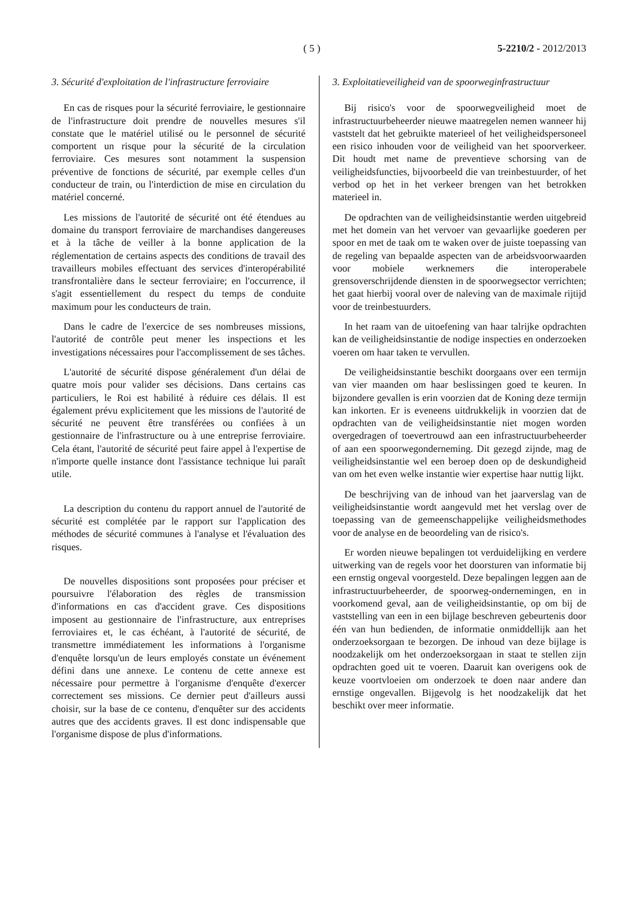( 5 ) 5-2210/2 - 2012/2013
3. Sécurité d'exploitation de l'infrastructure ferroviaire
En cas de risques pour la sécurité ferroviaire, le gestionnaire de l'infrastructure doit prendre de nouvelles mesures s'il constate que le matériel utilisé ou le personnel de sécurité comportent un risque pour la sécurité de la circulation ferroviaire. Ces mesures sont notamment la suspension préventive de fonctions de sécurité, par exemple celles d'un conducteur de train, ou l'interdiction de mise en circulation du matériel concerné.
Les missions de l'autorité de sécurité ont été étendues au domaine du transport ferroviaire de marchandises dangereuses et à la tâche de veiller à la bonne application de la réglementation de certains aspects des conditions de travail des travailleurs mobiles effectuant des services d'interopérabilité transfrontalière dans le secteur ferroviaire; en l'occurrence, il s'agit essentiellement du respect du temps de conduite maximum pour les conducteurs de train.
Dans le cadre de l'exercice de ses nombreuses missions, l'autorité de contrôle peut mener les inspections et les investigations nécessaires pour l'accomplissement de ses tâches.
L'autorité de sécurité dispose généralement d'un délai de quatre mois pour valider ses décisions. Dans certains cas particuliers, le Roi est habilité à réduire ces délais. Il est également prévu explicitement que les missions de l'autorité de sécurité ne peuvent être transférées ou confiées à un gestionnaire de l'infrastructure ou à une entreprise ferroviaire. Cela étant, l'autorité de sécurité peut faire appel à l'expertise de n'importe quelle instance dont l'assistance technique lui paraît utile.
La description du contenu du rapport annuel de l'autorité de sécurité est complétée par le rapport sur l'application des méthodes de sécurité communes à l'analyse et l'évaluation des risques.
De nouvelles dispositions sont proposées pour préciser et poursuivre l'élaboration des règles de transmission d'informations en cas d'accident grave. Ces dispositions imposent au gestionnaire de l'infrastructure, aux entreprises ferroviaires et, le cas échéant, à l'autorité de sécurité, de transmettre immédiatement les informations à l'organisme d'enquête lorsqu'un de leurs employés constate un événement défini dans une annexe. Le contenu de cette annexe est nécessaire pour permettre à l'organisme d'enquête d'exercer correctement ses missions. Ce dernier peut d'ailleurs aussi choisir, sur la base de ce contenu, d'enquêter sur des accidents autres que des accidents graves. Il est donc indispensable que l'organisme dispose de plus d'informations.
3. Exploitatieveiligheid van de spoorweginfrastructuur
Bij risico's voor de spoorwegveiligheid moet de infrastructuurbeheerder nieuwe maatregelen nemen wanneer hij vaststelt dat het gebruikte materieel of het veiligheidspersoneel een risico inhouden voor de veiligheid van het spoorverkeer. Dit houdt met name de preventieve schorsing van de veiligheidsfuncties, bijvoorbeeld die van treinbestuurder, of het verbod op het in het verkeer brengen van het betrokken materieel in.
De opdrachten van de veiligheidsinstantie werden uitgebreid met het domein van het vervoer van gevaarlijke goederen per spoor en met de taak om te waken over de juiste toepassing van de regeling van bepaalde aspecten van de arbeidsvoorwaarden voor mobiele werknemers die interoperabele grensoverschrijdende diensten in de spoorwegsector verrichten; het gaat hierbij vooral over de naleving van de maximale rijtijd voor de treinbestuurders.
In het raam van de uitoefening van haar talrijke opdrachten kan de veiligheidsinstantie de nodige inspecties en onderzoeken voeren om haar taken te vervullen.
De veiligheidsinstantie beschikt doorgaans over een termijn van vier maanden om haar beslissingen goed te keuren. In bijzondere gevallen is erin voorzien dat de Koning deze termijn kan inkorten. Er is eveneens uitdrukkelijk in voorzien dat de opdrachten van de veiligheidsinstantie niet mogen worden overgedragen of toevertrouwd aan een infrastructuurbeheerder of aan een spoorwegonderneming. Dit gezegd zijnde, mag de veiligheidsinstantie wel een beroep doen op de deskundigheid van om het even welke instantie wier expertise haar nuttig lijkt.
De beschrijving van de inhoud van het jaarverslag van de veiligheidsinstantie wordt aangevuld met het verslag over de toepassing van de gemeenschappelijke veiligheidsmethodes voor de analyse en de beoordeling van de risico's.
Er worden nieuwe bepalingen tot verduidelijking en verdere uitwerking van de regels voor het doorsturen van informatie bij een ernstig ongeval voorgesteld. Deze bepalingen leggen aan de infrastructuurbeheerder, de spoorweg-ondernemingen, en in voorkomend geval, aan de veiligheidsinstantie, op om bij de vaststelling van een in een bijlage beschreven gebeurtenis door één van hun bedienden, de informatie onmiddellijk aan het onderzoeksorgaan te bezorgen. De inhoud van deze bijlage is noodzakelijk om het onderzoeksorgaan in staat te stellen zijn opdrachten goed uit te voeren. Daaruit kan overigens ook de keuze voortvloeien om onderzoek te doen naar andere dan ernstige ongevallen. Bijgevolg is het noodzakelijk dat het beschikt over meer informatie.